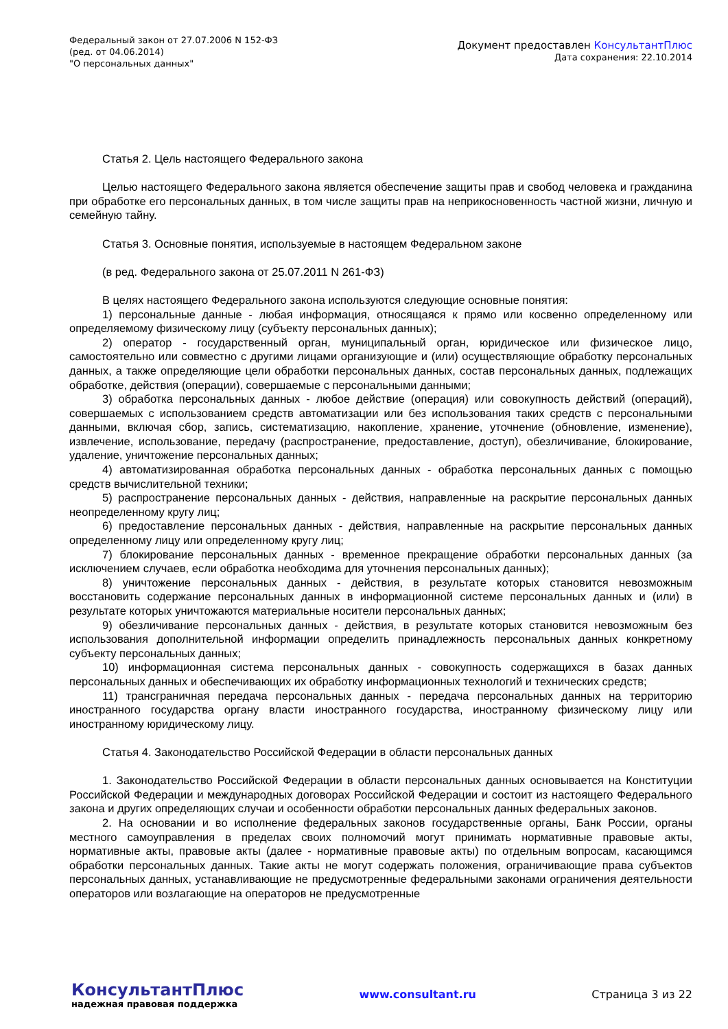Федеральный закон от 27.07.2006 N 152-ФЗ
(ред. от 04.06.2014)
"О персональных данных"
Документ предоставлен КонсультантПлюс
Дата сохранения: 22.10.2014
Статья 2. Цель настоящего Федерального закона
Целью настоящего Федерального закона является обеспечение защиты прав и свобод человека и гражданина при обработке его персональных данных, в том числе защиты прав на неприкосновенность частной жизни, личную и семейную тайну.
Статья 3. Основные понятия, используемые в настоящем Федеральном законе
(в ред. Федерального закона от 25.07.2011 N 261-ФЗ)
В целях настоящего Федерального закона используются следующие основные понятия:
1) персональные данные - любая информация, относящаяся к прямо или косвенно определенному или определяемому физическому лицу (субъекту персональных данных);
2) оператор - государственный орган, муниципальный орган, юридическое или физическое лицо, самостоятельно или совместно с другими лицами организующие и (или) осуществляющие обработку персональных данных, а также определяющие цели обработки персональных данных, состав персональных данных, подлежащих обработке, действия (операции), совершаемые с персональными данными;
3) обработка персональных данных - любое действие (операция) или совокупность действий (операций), совершаемых с использованием средств автоматизации или без использования таких средств с персональными данными, включая сбор, запись, систематизацию, накопление, хранение, уточнение (обновление, изменение), извлечение, использование, передачу (распространение, предоставление, доступ), обезличивание, блокирование, удаление, уничтожение персональных данных;
4) автоматизированная обработка персональных данных - обработка персональных данных с помощью средств вычислительной техники;
5) распространение персональных данных - действия, направленные на раскрытие персональных данных неопределенному кругу лиц;
6) предоставление персональных данных - действия, направленные на раскрытие персональных данных определенному лицу или определенному кругу лиц;
7) блокирование персональных данных - временное прекращение обработки персональных данных (за исключением случаев, если обработка необходима для уточнения персональных данных);
8) уничтожение персональных данных - действия, в результате которых становится невозможным восстановить содержание персональных данных в информационной системе персональных данных и (или) в результате которых уничтожаются материальные носители персональных данных;
9) обезличивание персональных данных - действия, в результате которых становится невозможным без использования дополнительной информации определить принадлежность персональных данных конкретному субъекту персональных данных;
10) информационная система персональных данных - совокупность содержащихся в базах данных персональных данных и обеспечивающих их обработку информационных технологий и технических средств;
11) трансграничная передача персональных данных - передача персональных данных на территорию иностранного государства органу власти иностранного государства, иностранному физическому лицу или иностранному юридическому лицу.
Статья 4. Законодательство Российской Федерации в области персональных данных
1. Законодательство Российской Федерации в области персональных данных основывается на Конституции Российской Федерации и международных договорах Российской Федерации и состоит из настоящего Федерального закона и других определяющих случаи и особенности обработки персональных данных федеральных законов.
2. На основании и во исполнение федеральных законов государственные органы, Банк России, органы местного самоуправления в пределах своих полномочий могут принимать нормативные правовые акты, нормативные акты, правовые акты (далее - нормативные правовые акты) по отдельным вопросам, касающимся обработки персональных данных. Такие акты не могут содержать положения, ограничивающие права субъектов персональных данных, устанавливающие не предусмотренные федеральными законами ограничения деятельности операторов или возлагающие на операторов не предусмотренные
КонсультантПлюс
надежная правовая поддержка
www.consultant.ru Страница 3 из 22